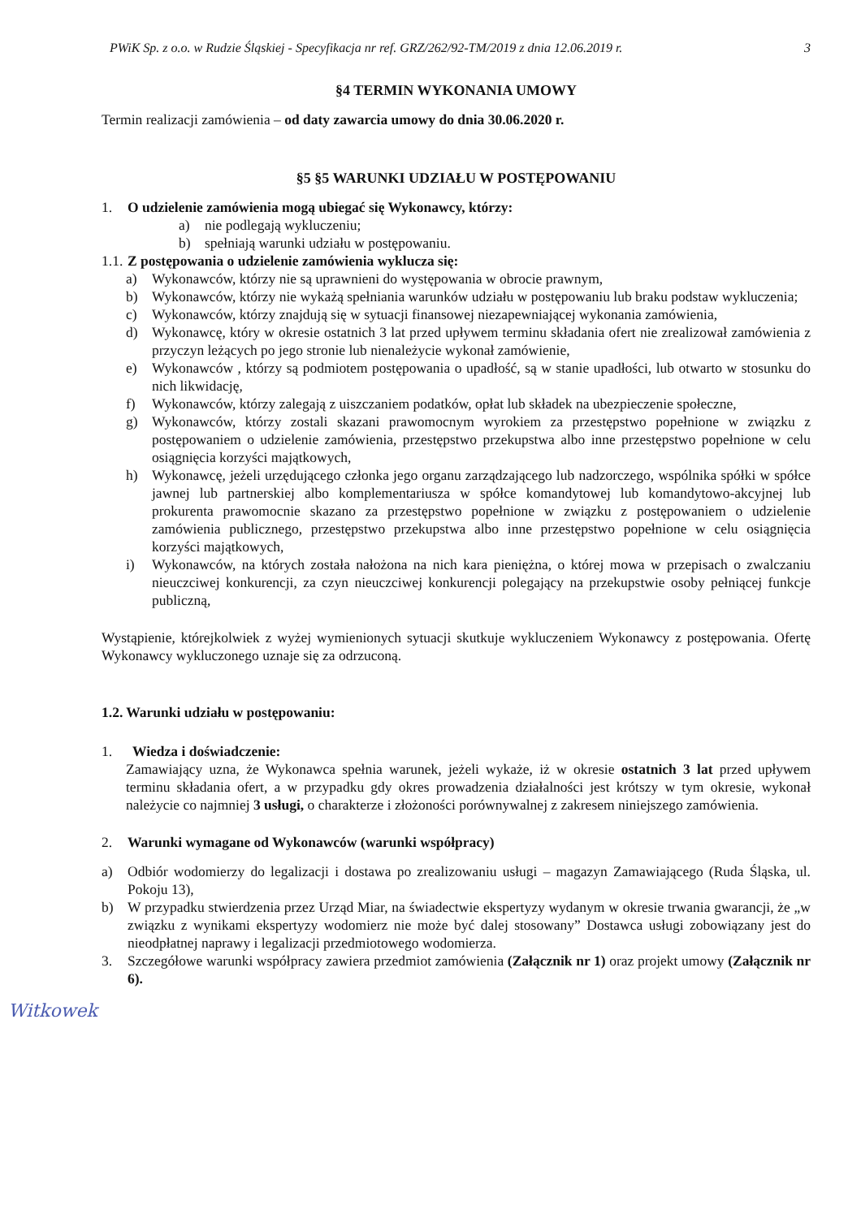PWiK Sp. z o.o. w Rudzie Śląskiej - Specyfikacja nr ref. GRZ/262/92-TM/2019 z dnia 12.06.2019 r. 3
§4 TERMIN WYKONANIA UMOWY
Termin realizacji zamówienia – od daty zawarcia umowy do dnia 30.06.2020 r.
§5 §5 WARUNKI UDZIAŁU W POSTĘPOWANIU
1. O udzielenie zamówienia mogą ubiegać się Wykonawcy, którzy:
a) nie podlegają wykluczeniu;
b) spełniają warunki udziału w postępowaniu.
1.1. Z postępowania o udzielenie zamówienia wyklucza się:
a) Wykonawców, którzy nie są uprawnieni do występowania w obrocie prawnym,
b) Wykonawców, którzy nie wykażą spełniania warunków udziału w postępowaniu lub braku podstaw wykluczenia;
c) Wykonawców, którzy znajdują się w sytuacji finansowej niezapewniającej wykonania zamówienia,
d) Wykonawcę, który w okresie ostatnich 3 lat przed upływem terminu składania ofert nie zrealizował zamówienia z przyczyn leżących po jego stronie lub nienależycie wykonał zamówienie,
e) Wykonawców , którzy są podmiotem postępowania o upadłość, są w stanie upadłości, lub otwarto w stosunku do nich likwidację,
f) Wykonawców, którzy zalegają z uiszczaniem podatków, opłat lub składek na ubezpieczenie społeczne,
g) Wykonawców, którzy zostali skazani prawomocnym wyrokiem za przestępstwo popełnione w związku z postępowaniem o udzielenie zamówienia, przestępstwo przekupstwa albo inne przestępstwo popełnione w celu osiągnięcia korzyści majątkowych,
h) Wykonawcę, jeżeli urzędującego członka jego organu zarządzającego lub nadzorczego, wspólnika spółki w spółce jawnej lub partnerskiej albo komplementariusza w spółce komandytowej lub komandytowo-akcyjnej lub prokurenta prawomocnie skazano za przestępstwo popełnione w związku z postępowaniem o udzielenie zamówienia publicznego, przestępstwo przekupstwa albo inne przestępstwo popełnione w celu osiągnięcia korzyści majątkowych,
i) Wykonawców, na których została nałożona na nich kara pieniężna, o której mowa w przepisach o zwalczaniu nieuczciwej konkurencji, za czyn nieuczciwej konkurencji polegający na przekupstwie osoby pełniącej funkcje publiczną,
Wystąpienie, którejkolwiek z wyżej wymienionych sytuacji skutkuje wykluczeniem Wykonawcy z postępowania. Ofertę Wykonawcy wykluczonego uznaje się za odrzuconą.
1.2. Warunki udziału w postępowaniu:
1. Wiedza i doświadczenie:
Zamawiający uzna, że Wykonawca spełnia warunek, jeżeli wykaże, iż w okresie ostatnich 3 lat przed upływem terminu składania ofert, a w przypadku gdy okres prowadzenia działalności jest krótszy w tym okresie, wykonał należycie co najmniej 3 usługi, o charakterze i złożoności porównywalnej z zakresem niniejszego zamówienia.
2. Warunki wymagane od Wykonawców (warunki współpracy)
a) Odbiór wodomierzy do legalizacji i dostawa po zrealizowaniu usługi – magazyn Zamawiającego (Ruda Śląska, ul. Pokoju 13),
b) W przypadku stwierdzenia przez Urząd Miar, na świadectwie ekspertyzy wydanym w okresie trwania gwarancji, że „w związku z wynikami ekspertyzy wodomierz nie może być dalej stosowany” Dostawca usługi zobowiązany jest do nieodpłatnej naprawy i legalizacji przedmiotowego wodomierza.
3. Szczegółowe warunki współpracy zawiera przedmiot zamówienia (Załącznik nr 1) oraz projekt umowy (Załącznik nr 6).
Witkowek